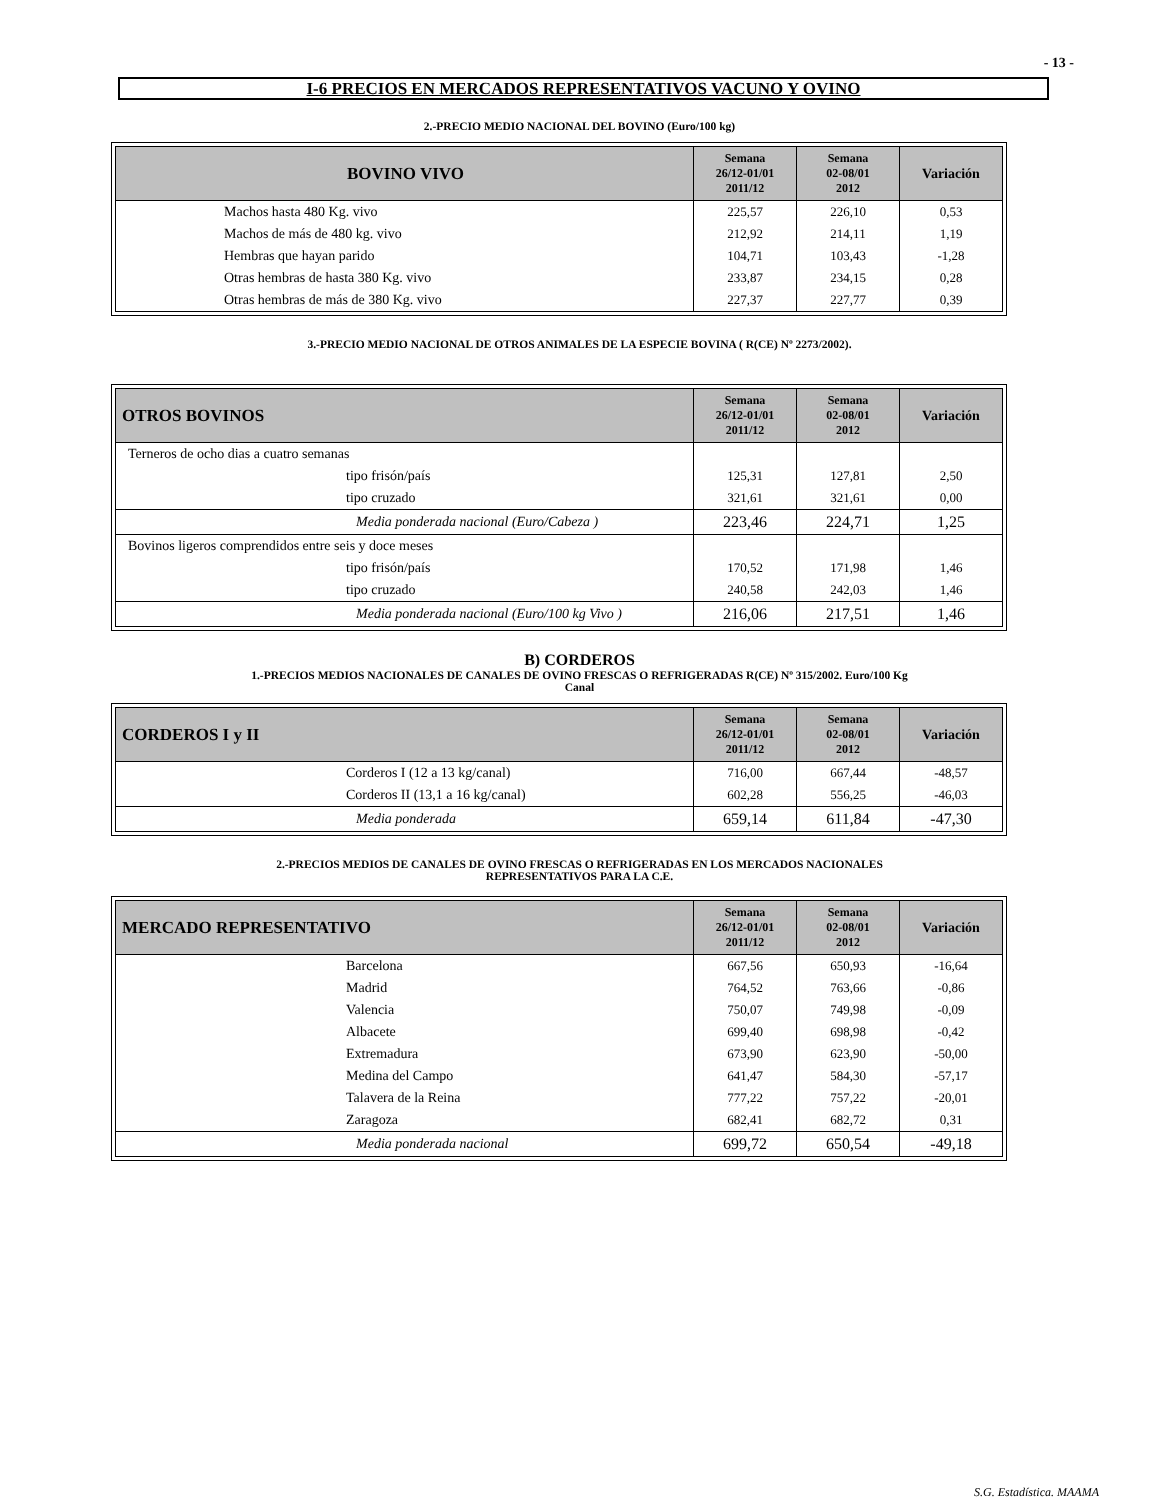- 13 -
I-6 PRECIOS EN MERCADOS REPRESENTATIVOS VACUNO Y OVINO
2.-PRECIO MEDIO NACIONAL DEL BOVINO (Euro/100 kg)
| BOVINO VIVO | Semana 26/12-01/01 2011/12 | Semana 02-08/01 2012 | Variación |
| --- | --- | --- | --- |
| Machos hasta 480 Kg. vivo | 225,57 | 226,10 | 0,53 |
| Machos de más de 480 kg. vivo | 212,92 | 214,11 | 1,19 |
| Hembras que hayan parido | 104,71 | 103,43 | -1,28 |
| Otras hembras de hasta 380 Kg. vivo | 233,87 | 234,15 | 0,28 |
| Otras hembras de más de 380 Kg. vivo | 227,37 | 227,77 | 0,39 |
3.-PRECIO MEDIO NACIONAL DE OTROS ANIMALES DE LA ESPECIE BOVINA ( R(CE) Nº 2273/2002).
| OTROS BOVINOS | Semana 26/12-01/01 2011/12 | Semana 02-08/01 2012 | Variación |
| --- | --- | --- | --- |
| Terneros de ocho dias a cuatro semanas | | | |
| tipo frisón/país | 125,31 | 127,81 | 2,50 |
| tipo cruzado | 321,61 | 321,61 | 0,00 |
| Media ponderada nacional (Euro/Cabeza ) | 223,46 | 224,71 | 1,25 |
| Bovinos ligeros comprendidos entre seis y doce meses | | | |
| tipo frisón/país | 170,52 | 171,98 | 1,46 |
| tipo cruzado | 240,58 | 242,03 | 1,46 |
| Media ponderada nacional (Euro/100 kg Vivo ) | 216,06 | 217,51 | 1,46 |
B) CORDEROS
1.-PRECIOS MEDIOS NACIONALES DE CANALES DE OVINO FRESCAS O REFRIGERADAS R(CE) Nº 315/2002. Euro/100 Kg
Canal
| CORDEROS I y II | Semana 26/12-01/01 2011/12 | Semana 02-08/01 2012 | Variación |
| --- | --- | --- | --- |
| Corderos I (12 a 13 kg/canal) | 716,00 | 667,44 | -48,57 |
| Corderos II (13,1 a 16 kg/canal) | 602,28 | 556,25 | -46,03 |
| Media ponderada | 659,14 | 611,84 | -47,30 |
2.-PRECIOS MEDIOS DE CANALES DE OVINO FRESCAS O REFRIGERADAS EN LOS MERCADOS NACIONALES
REPRESENTATIVOS PARA LA C.E.
| MERCADO REPRESENTATIVO | Semana 26/12-01/01 2011/12 | Semana 02-08/01 2012 | Variación |
| --- | --- | --- | --- |
| Barcelona | 667,56 | 650,93 | -16,64 |
| Madrid | 764,52 | 763,66 | -0,86 |
| Valencia | 750,07 | 749,98 | -0,09 |
| Albacete | 699,40 | 698,98 | -0,42 |
| Extremadura | 673,90 | 623,90 | -50,00 |
| Medina del Campo | 641,47 | 584,30 | -57,17 |
| Talavera de la Reina | 777,22 | 757,22 | -20,01 |
| Zaragoza | 682,41 | 682,72 | 0,31 |
| Media ponderada nacional | 699,72 | 650,54 | -49,18 |
S.G. Estadística. MAAMA